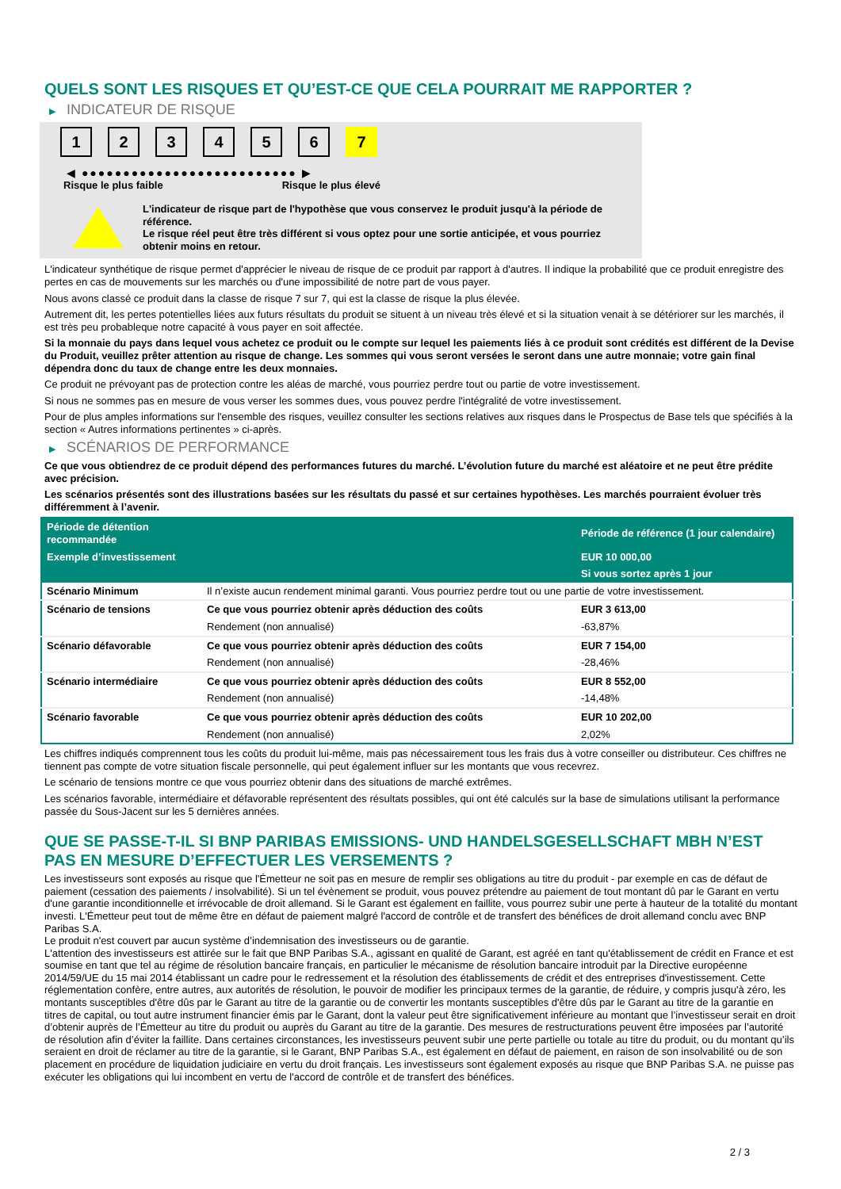QUELS SONT LES RISQUES ET QU’EST-CE QUE CELA POURRAIT ME RAPPORTER ?
▶ INDICATEUR DE RISQUE
1 2 3 4 5 6 7
◀ ●●●●●●●●●●●●●●●●●●●●●●●●●● ▶
Risque le plus faible Risque le plus élevé
L'indicateur de risque part de l'hypothèse que vous conservez le produit jusqu'à la période de référence.
Le risque réel peut être très différent si vous optez pour une sortie anticipée, et vous pourriez obtenir moins en retour.
L'indicateur synthétique de risque permet d'apprécier le niveau de risque de ce produit par rapport à d'autres. Il indique la probabilité que ce produit enregistre des pertes en cas de mouvements sur les marchés ou d'une impossibilité de notre part de vous payer.
Nous avons classé ce produit dans la classe de risque 7 sur 7, qui est la classe de risque la plus élevée.
Autrement dit, les pertes potentielles liées aux futurs résultats du produit se situent à un niveau très élevé et si la situation venait à se détériorer sur les marchés, il est très peu probableque notre capacité à vous payer en soit affectée.
Si la monnaie du pays dans lequel vous achetez ce produit ou le compte sur lequel les paiements liés à ce produit sont crédités est différent de la Devise du Produit, veuillez prêter attention au risque de change. Les sommes qui vous seront versées le seront dans une autre monnaie; votre gain final dépendra donc du taux de change entre les deux monnaies.
Ce produit ne prévoyant pas de protection contre les aléas de marché, vous pourriez perdre tout ou partie de votre investissement.
Si nous ne sommes pas en mesure de vous verser les sommes dues, vous pouvez perdre l'intégralité de votre investissement.
Pour de plus amples informations sur l'ensemble des risques, veuillez consulter les sections relatives aux risques dans le Prospectus de Base tels que spécifiés à la section « Autres informations pertinentes » ci-après.
▶ SCÉNARIOS DE PERFORMANCE
Ce que vous obtiendrez de ce produit dépend des performances futures du marché. L’évolution future du marché est aléatoire et ne peut être prédite avec précision.
Les scénarios présentés sont des illustrations basées sur les résultats du passé et sur certaines hypothèses. Les marchés pourraient évoluer très différemment à l’avenir.
| Période de détention recommandée | | Période de référence (1 jour calendaire) |
| --- | --- | --- |
| Exemple d’investissement | | EUR 10 000,00 |
| | | Si vous sortez après 1 jour |
| Scénario Minimum | Il n’existe aucun rendement minimal garanti. Vous pourriez perdre tout ou une partie de votre investissement. | |
| Scénario de tensions | Ce que vous pourriez obtenir après déduction des coûts | EUR 3 613,00 |
| | Rendement (non annualisé) | -63,87% |
| Scénario défavorable | Ce que vous pourriez obtenir après déduction des coûts | EUR 7 154,00 |
| | Rendement (non annualisé) | -28,46% |
| Scénario intermédiaire | Ce que vous pourriez obtenir après déduction des coûts | EUR 8 552,00 |
| | Rendement (non annualisé) | -14,48% |
| Scénario favorable | Ce que vous pourriez obtenir après déduction des coûts | EUR 10 202,00 |
| | Rendement (non annualisé) | 2,02% |
Les chiffres indiqués comprennent tous les coûts du produit lui-même, mais pas nécessairement tous les frais dus à votre conseiller ou distributeur. Ces chiffres ne tiennent pas compte de votre situation fiscale personnelle, qui peut également influer sur les montants que vous recevrez.
Le scénario de tensions montre ce que vous pourriez obtenir dans des situations de marché extrêmes.
Les scénarios favorable, intermédiaire et défavorable représentent des résultats possibles, qui ont été calculés sur la base de simulations utilisant la performance passée du Sous-Jacent sur les 5 dernières années.
QUE SE PASSE-T-IL SI BNP PARIBAS EMISSIONS- UND HANDELSGESELLSCHAFT MBH N’EST PAS EN MESURE D’EFFECTUER LES VERSEMENTS ?
Les investisseurs sont exposés au risque que l'Émetteur ne soit pas en mesure de remplir ses obligations au titre du produit - par exemple en cas de défaut de paiement (cessation des paiements / insolvabilité). Si un tel évènement se produit, vous pouvez prétendre au paiement de tout montant dû par le Garant en vertu d'une garantie inconditionnelle et irrévocable de droit allemand. Si le Garant est également en faillite, vous pourrez subir une perte à hauteur de la totalité du montant investi. L'Émetteur peut tout de même être en défaut de paiement malgré l'accord de contrôle et de transfert des bénéfices de droit allemand conclu avec BNP Paribas S.A.
Le produit n'est couvert par aucun système d’indemnisation des investisseurs ou de garantie.
L'attention des investisseurs est attirée sur le fait que BNP Paribas S.A., agissant en qualité de Garant, est agréé en tant qu'établissement de crédit en France et est soumise en tant que tel au régime de résolution bancaire français, en particulier le mécanisme de résolution bancaire introduit par la Directive européenne 2014/59/UE du 15 mai 2014 établissant un cadre pour le redressement et la résolution des établissements de crédit et des entreprises d'investissement. Cette réglementation confère, entre autres, aux autorités de résolution, le pouvoir de modifier les principaux termes de la garantie, de réduire, y compris jusqu'à zéro, les montants susceptibles d'être dûs par le Garant au titre de la garantie ou de convertir les montants susceptibles d'être dûs par le Garant au titre de la garantie en titres de capital, ou tout autre instrument financier émis par le Garant, dont la valeur peut être significativement inférieure au montant que l’investisseur serait en droit d’obtenir auprès de l’Émetteur au titre du produit ou auprès du Garant au titre de la garantie. Des mesures de restructurations peuvent être imposées par l’autorité de résolution afin d’éviter la faillite. Dans certaines circonstances, les investisseurs peuvent subir une perte partielle ou totale au titre du produit, ou du montant qu’ils seraient en droit de réclamer au titre de la garantie, si le Garant, BNP Paribas S.A., est également en défaut de paiement, en raison de son insolvabilité ou de son placement en procédure de liquidation judiciaire en vertu du droit français. Les investisseurs sont également exposés au risque que BNP Paribas S.A. ne puisse pas exécuter les obligations qui lui incombent en vertu de l'accord de contrôle et de transfert des bénéfices.
2 / 3